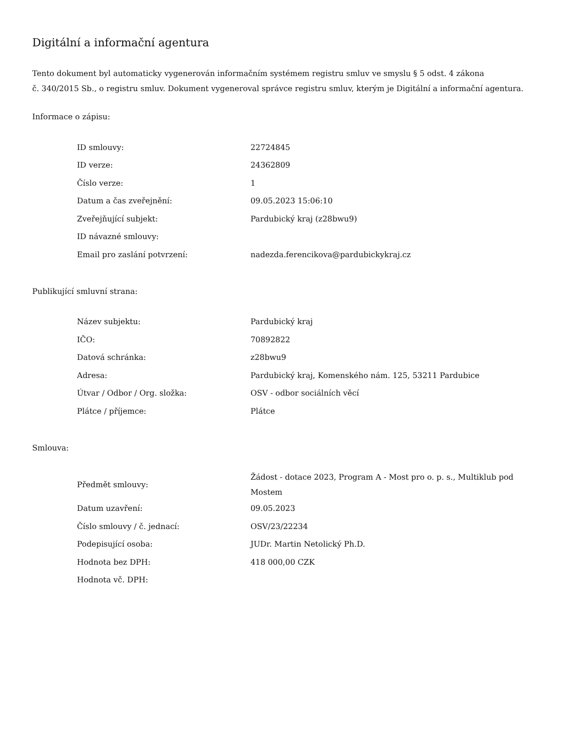Digitální a informační agentura
Tento dokument byl automaticky vygenerován informačním systémem registru smluv ve smyslu § 5 odst. 4 zákona
č. 340/2015 Sb., o registru smluv. Dokument vygeneroval správce registru smluv, kterým je Digitální a informační agentura.
Informace o zápisu:
| ID smlouvy: | 22724845 |
| ID verze: | 24362809 |
| Číslo verze: | 1 |
| Datum a čas zveřejnění: | 09.05.2023 15:06:10 |
| Zveřejňující subjekt: | Pardubický kraj (z28bwu9) |
| ID návazné smlouvy: | |
| Email pro zaslání potvrzení: | nadezda.ferencikova@pardubickykraj.cz |
Publikující smluvní strana:
| Název subjektu: | Pardubický kraj |
| IČO: | 70892822 |
| Datová schránka: | z28bwu9 |
| Adresa: | Pardubický kraj, Komenského nám. 125, 53211 Pardubice |
| Útvar / Odbor / Org. složka: | OSV - odbor sociálních věcí |
| Plátce / příjemce: | Plátce |
Smlouva:
| Předmět smlouvy: | Žádost - dotace 2023, Program A - Most pro o. p. s., Multiklub pod Mostem |
| Datum uzavření: | 09.05.2023 |
| Číslo smlouvy / č. jednací: | OSV/23/22234 |
| Podepisující osoba: | JUDr. Martin Netolický Ph.D. |
| Hodnota bez DPH: | 418 000,00 CZK |
| Hodnota vč. DPH: | |